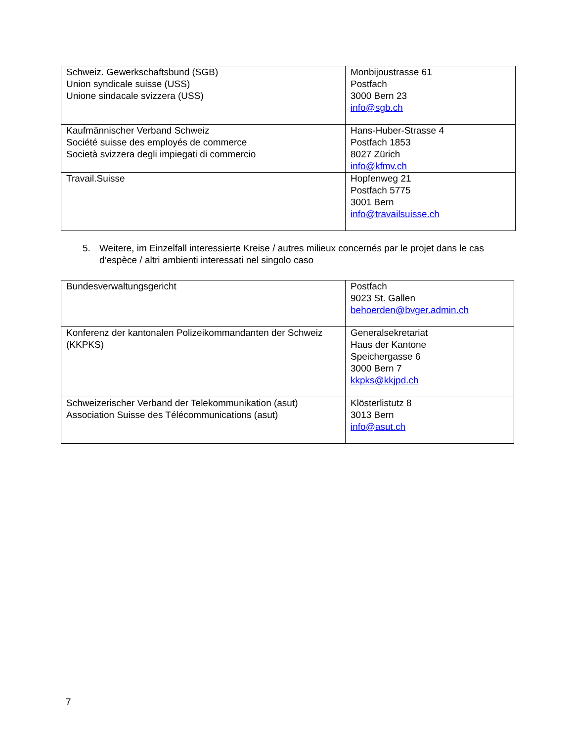| Schweiz. Gewerkschaftsbund (SGB) Union syndicale suisse (USS) Unione sindacale svizzera (USS) | Monbijoustrasse 61 Postfach 3000 Bern 23 info@sgb.ch |
| Kaufmännischer Verband Schweiz Société suisse des employés de commerce Società svizzera degli impiegati di commercio | Hans-Huber-Strasse 4 Postfach 1853 8027 Zürich info@kfmv.ch |
| Travail.Suisse | Hopfenweg 21 Postfach 5775 3001 Bern info@travailsuisse.ch |
5.
Weitere, im Einzelfall interessierte Kreise / autres milieux concernés par le projet dans le cas d’espèce / altri ambienti interessati nel singolo caso
| Bundesverwaltungsgericht | Postfach 9023 St. Gallen behoerden@bvger.admin.ch |
| Konferenz der kantonalen Polizeikommandanten der Schweiz (KKPKS) | Generalsekretariat Haus der Kantone Speichergasse 6 3000 Bern 7 kkpks@kkjpd.ch |
| Schweizerischer Verband der Telekommunikation (asut) Association Suisse des Télécommunications (asut) | Klösterlistutz 8 3013 Bern info@asut.ch |
7